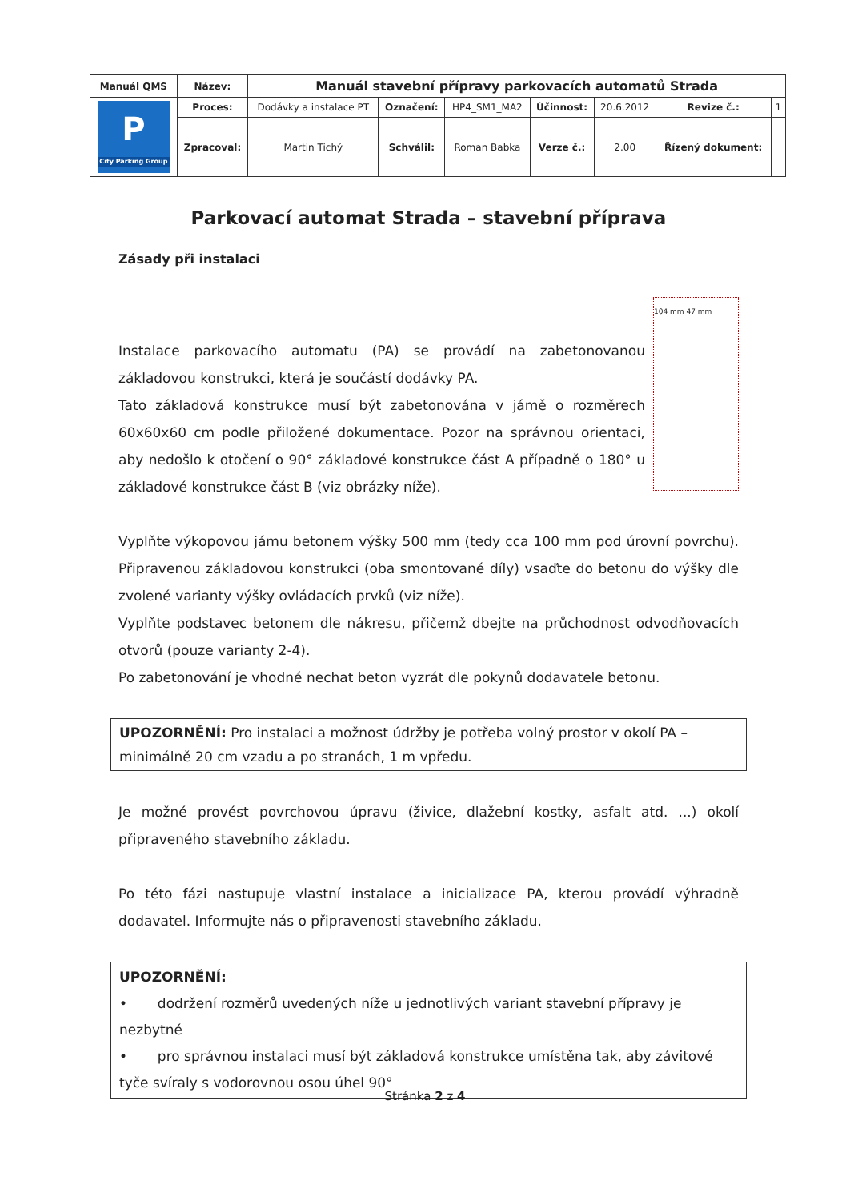| Manuál QMS | Název: | Manuál stavební přípravy parkovacích automatů Strada | | | | | | |
| P City Parking Group | Proces: | Dodávky a instalace PT | Označení: | HP4_SM1_MA2 | Účinnost: | 20.6.2012 | Revize č.: | 1 |
| | Zpracoval: | Martin Tichý | Schválil: | Roman Babka | Verze č.: | 2.00 | Řízený dokument: | |
Parkovací automat Strada – stavební příprava
Zásady při instalaci
104 mm 47 mm
Instalace parkovacího automatu (PA) se provádí na zabetonovanou základovou konstrukci, která je součástí dodávky PA.
Tato základová konstrukce musí být zabetonována v jámě o rozměrech 60x60x60 cm podle přiložené dokumentace. Pozor na správnou orientaci, aby nedošlo k otočení o 90° základové konstrukce část A případně o 180° u základové konstrukce část B (viz obrázky níže).
Vyplňte výkopovou jámu betonem výšky 500 mm (tedy cca 100 mm pod úrovní povrchu). Připravenou základovou konstrukci (oba smontované díly) vsaďte do betonu do výšky dle zvolené varianty výšky ovládacích prvků (viz níže).
Vyplňte podstavec betonem dle nákresu, přičemž dbejte na průchodnost odvodňovacích otvorů (pouze varianty 2-4).
Po zabetonování je vhodné nechat beton vyzrát dle pokynů dodavatele betonu.
UPOZORNĚNÍ: Pro instalaci a možnost údržby je potřeba volný prostor v okolí PA – minimálně 20 cm vzadu a po stranách, 1 m vpředu.
Je možné provést povrchovou úpravu (živice, dlažební kostky, asfalt atd. ...) okolí připraveného stavebního základu.
Po této fázi nastupuje vlastní instalace a inicializace PA, kterou provádí výhradně dodavatel. Informujte nás o připravenosti stavebního základu.
UPOZORNĚNÍ:
• dodržení rozměrů uvedených níže u jednotlivých variant stavební přípravy je nezbytné
• pro správnou instalaci musí být základová konstrukce umístěna tak, aby závitové tyče svíraly s vodorovnou osou úhel 90°
Stránka 2 z 4